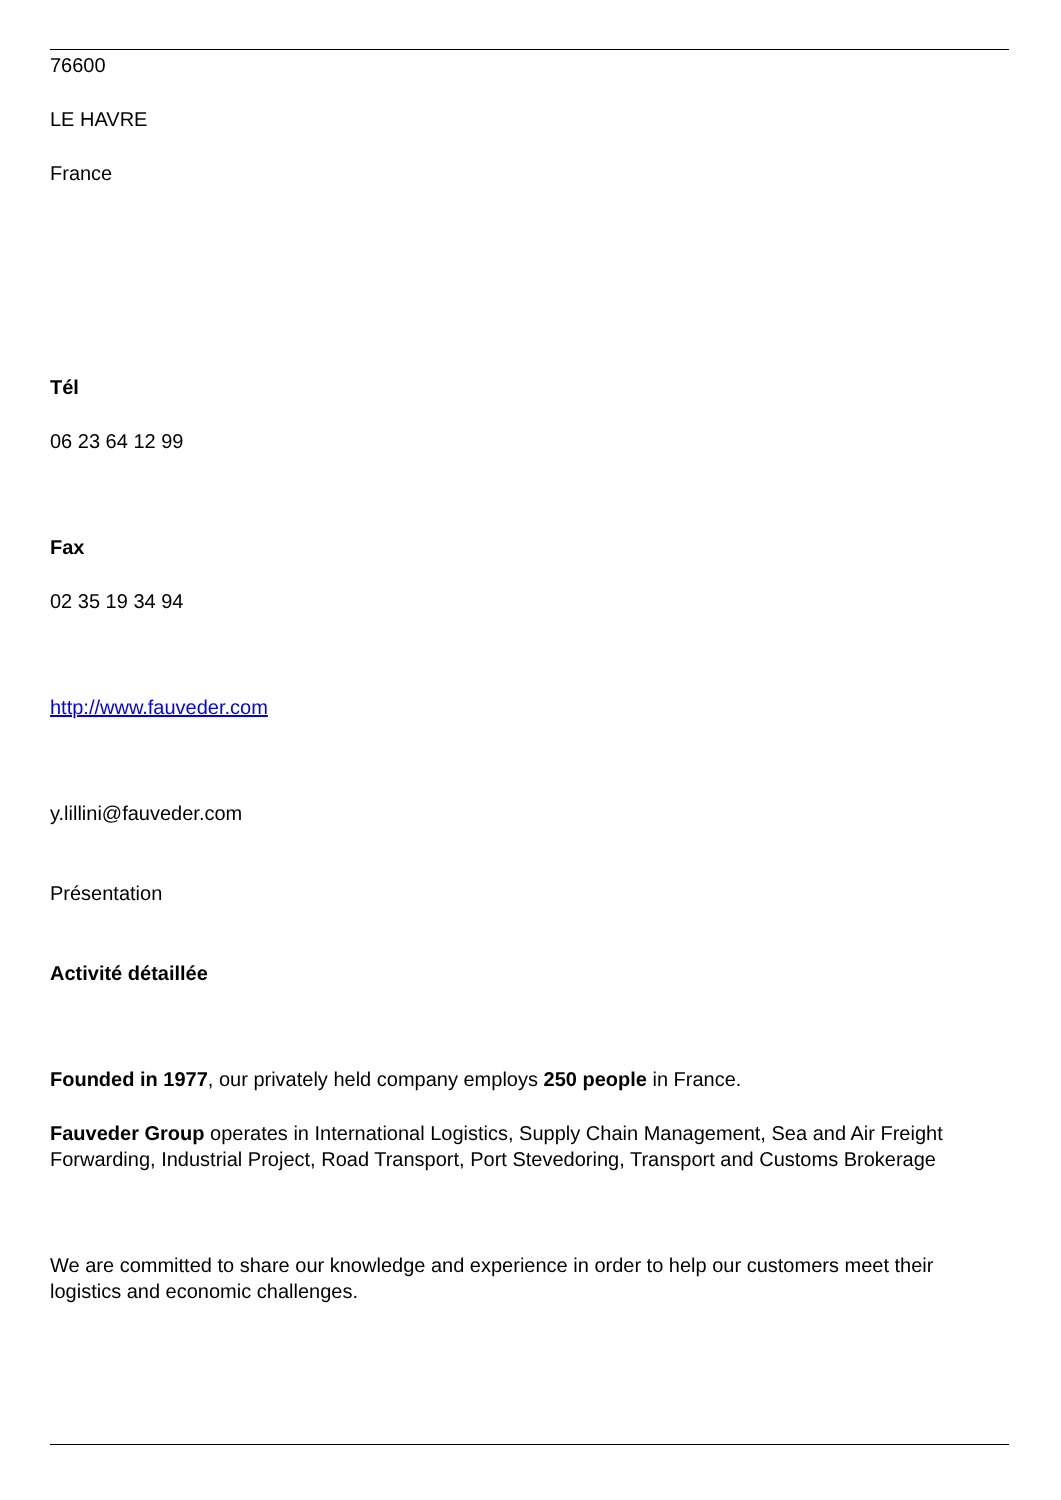76600
LE HAVRE
France
Tél
06 23 64 12 99
Fax
02 35 19 34 94
http://www.fauveder.com
y.lillini@fauveder.com
Présentation
Activité détaillée
Founded in 1977, our privately held company employs 250 people in France.
Fauveder Group operates in International Logistics, Supply Chain Management, Sea and Air Freight Forwarding, Industrial Project, Road Transport, Port Stevedoring, Transport and Customs Brokerage
We are committed to share our knowledge and experience in order to help our customers meet their logistics and economic challenges.